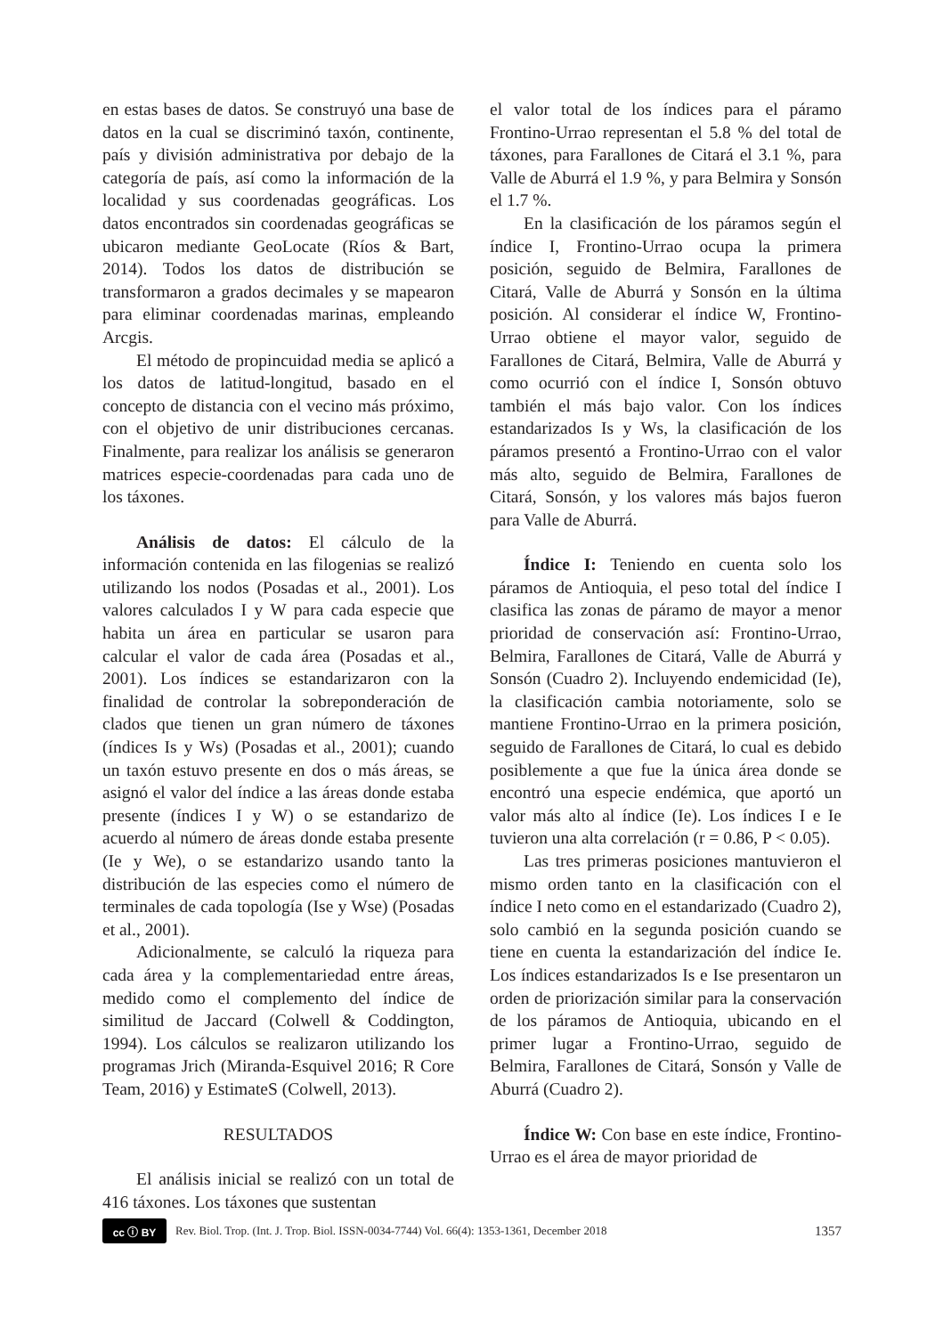en estas bases de datos. Se construyó una base de datos en la cual se discriminó taxón, continente, país y división administrativa por debajo de la categoría de país, así como la información de la localidad y sus coordenadas geográficas. Los datos encontrados sin coordenadas geográficas se ubicaron mediante GeoLocate (Ríos & Bart, 2014). Todos los datos de distribución se transformaron a grados decimales y se mapearon para eliminar coordenadas marinas, empleando Arcgis.
El método de propincuidad media se aplicó a los datos de latitud-longitud, basado en el concepto de distancia con el vecino más próximo, con el objetivo de unir distribuciones cercanas. Finalmente, para realizar los análisis se generaron matrices especie-coordenadas para cada uno de los táxones.
Análisis de datos: El cálculo de la información contenida en las filogenias se realizó utilizando los nodos (Posadas et al., 2001). Los valores calculados I y W para cada especie que habita un área en particular se usaron para calcular el valor de cada área (Posadas et al., 2001). Los índices se estandarizaron con la finalidad de controlar la sobreponderación de clados que tienen un gran número de táxones (índices Is y Ws) (Posadas et al., 2001); cuando un taxón estuvo presente en dos o más áreas, se asignó el valor del índice a las áreas donde estaba presente (índices I y W) o se estandarizo de acuerdo al número de áreas donde estaba presente (Ie y We), o se estandarizo usando tanto la distribución de las especies como el número de terminales de cada topología (Ise y Wse) (Posadas et al., 2001).
Adicionalmente, se calculó la riqueza para cada área y la complementariedad entre áreas, medido como el complemento del índice de similitud de Jaccard (Colwell & Coddington, 1994). Los cálculos se realizaron utilizando los programas Jrich (Miranda-Esquivel 2016; R Core Team, 2016) y EstimateS (Colwell, 2013).
RESULTADOS
El análisis inicial se realizó con un total de 416 táxones. Los táxones que sustentan
el valor total de los índices para el páramo Frontino-Urrao representan el 5.8 % del total de táxones, para Farallones de Citará el 3.1 %, para Valle de Aburrá el 1.9 %, y para Belmira y Sonsón el 1.7 %.
En la clasificación de los páramos según el índice I, Frontino-Urrao ocupa la primera posición, seguido de Belmira, Farallones de Citará, Valle de Aburrá y Sonsón en la última posición. Al considerar el índice W, Frontino-Urrao obtiene el mayor valor, seguido de Farallones de Citará, Belmira, Valle de Aburrá y como ocurrió con el índice I, Sonsón obtuvo también el más bajo valor. Con los índices estandarizados Is y Ws, la clasificación de los páramos presentó a Frontino-Urrao con el valor más alto, seguido de Belmira, Farallones de Citará, Sonsón, y los valores más bajos fueron para Valle de Aburrá.
Índice I: Teniendo en cuenta solo los páramos de Antioquia, el peso total del índice I clasifica las zonas de páramo de mayor a menor prioridad de conservación así: Frontino-Urrao, Belmira, Farallones de Citará, Valle de Aburrá y Sonsón (Cuadro 2). Incluyendo endemicidad (Ie), la clasificación cambia notoriamente, solo se mantiene Frontino-Urrao en la primera posición, seguido de Farallones de Citará, lo cual es debido posiblemente a que fue la única área donde se encontró una especie endémica, que aportó un valor más alto al índice (Ie). Los índices I e Ie tuvieron una alta correlación (r = 0.86, P < 0.05).
Las tres primeras posiciones mantuvieron el mismo orden tanto en la clasificación con el índice I neto como en el estandarizado (Cuadro 2), solo cambió en la segunda posición cuando se tiene en cuenta la estandarización del índice Ie. Los índices estandarizados Is e Ise presentaron un orden de priorización similar para la conservación de los páramos de Antioquia, ubicando en el primer lugar a Frontino-Urrao, seguido de Belmira, Farallones de Citará, Sonsón y Valle de Aburrá (Cuadro 2).
Índice W: Con base en este índice, Frontino-Urrao es el área de mayor prioridad de
cc ⓘ BY
Rev. Biol. Trop. (Int. J. Trop. Biol. ISSN-0034-7744) Vol. 66(4): 1353-1361, December 2018 1357